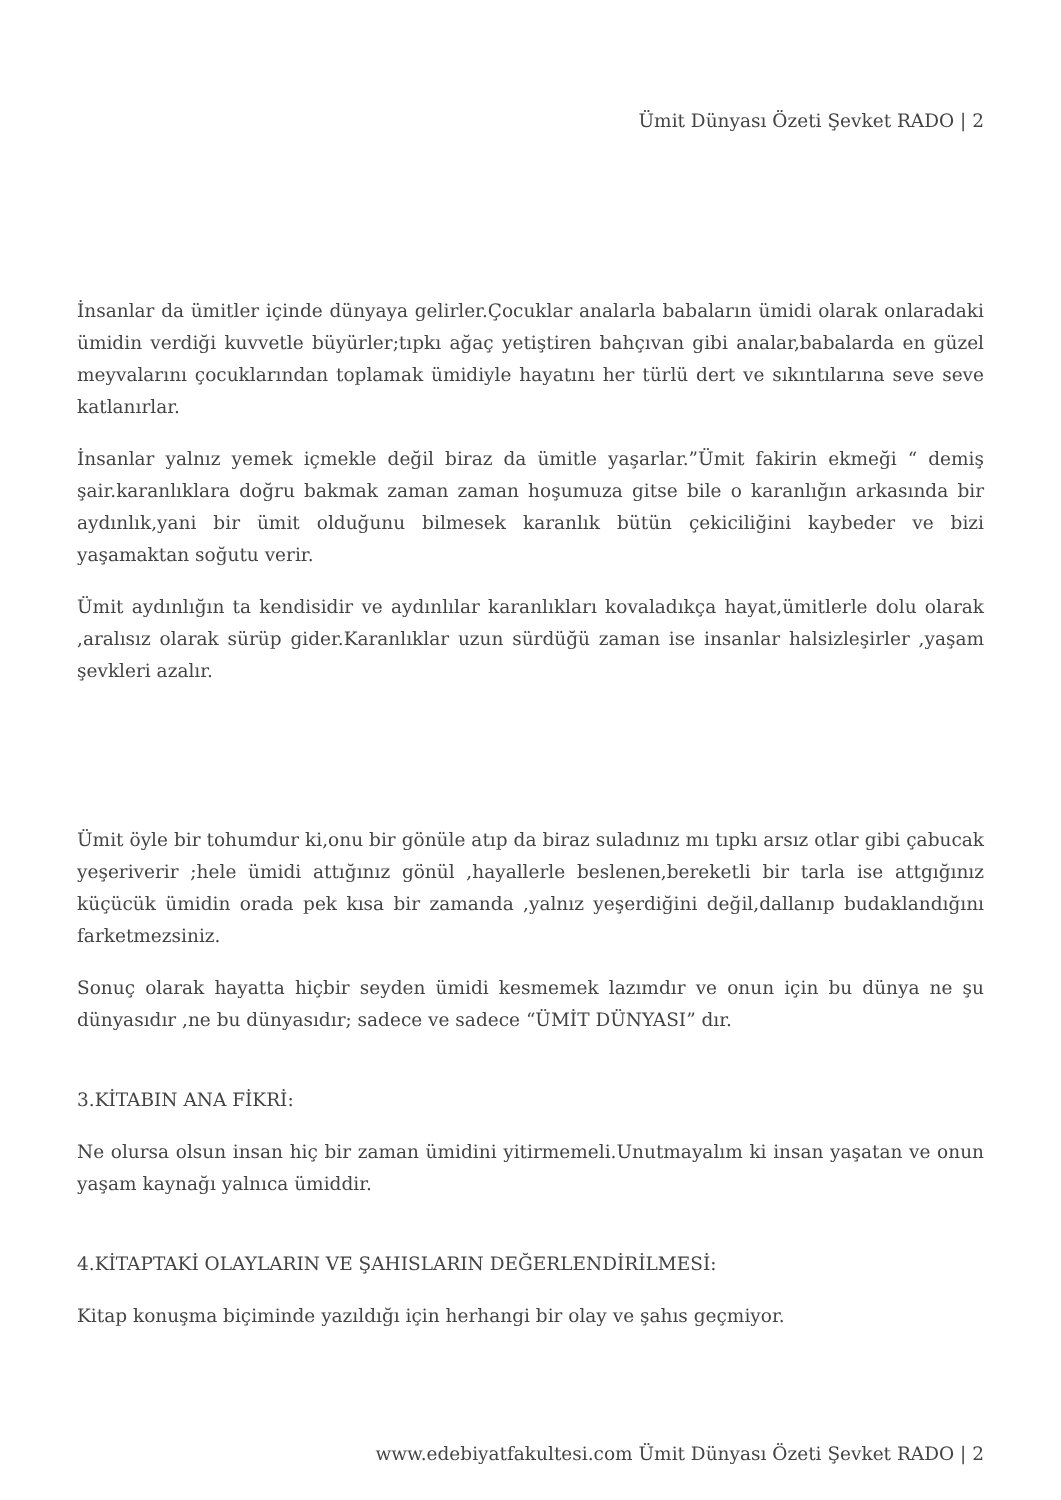Ümit Dünyası Özeti Şevket RADO | 2
İnsanlar da ümitler içinde dünyaya gelirler.Çocuklar analarla babaların ümidi olarak onlaradaki ümidin verdiği kuvvetle büyürler;tıpkı ağaç yetiştiren bahçıvan gibi analar,babalarda en güzel meyvalarını çocuklarından toplamak ümidiyle hayatını her türlü dert ve sıkıntılarına seve seve katlanırlar.
İnsanlar yalnız yemek içmekle değil biraz da ümitle yaşarlar.”Ümit fakirin ekmeği “ demiş şair.karanlıklara doğru bakmak zaman zaman hoşumuza gitse bile o karanlığın arkasında bir aydınlık,yani bir ümit olduğunu bilmesek karanlık bütün çekiciliğini kaybeder ve bizi yaşamaktan soğutu verir.
Ümit aydınlığın ta kendisidir ve aydınlılar karanlıkları kovaladıkça hayat,ümitlerle dolu olarak ,aralısız olarak sürüp gider.Karanlıklar uzun sürdüğü zaman ise insanlar halsizleşirler ,yaşam şevkleri azalır.
Ümit öyle bir tohumdur ki,onu bir gönüle atıp da biraz suladınız mı tıpkı arsız otlar gibi çabucak yeşeriverir ;hele ümidi attığınız gönül ,hayallerle beslenen,bereketli bir tarla ise attgığınız küçücük ümidin orada pek kısa bir zamanda ,yalnız yeşerdiğini değil,dallanıp budaklandığını farketmezsiniz.
Sonuç olarak hayatta hiçbir seyden ümidi kesmemek lazımdır ve onun için bu dünya ne şu dünyasıdır ,ne bu dünyasıdır; sadece ve sadece “ÜMİT DÜNYASI” dır.
3.KİTABIN ANA FİKRİ:
Ne olursa olsun insan hiç bir zaman ümidini yitirmemeli.Unutmayalım ki insan yaşatan ve onun yaşam kaynağı yalnıca ümiddir.
4.KİTAPTAKİ OLAYLARIN VE ŞAHISLARIN DEĞERLENDİRİLMESİ:
Kitap konuşma biçiminde yazıldığı için herhangi bir olay ve şahıs geçmiyor.
www.edebiyatfakultesi.com Ümit Dünyası Özeti Şevket RADO | 2